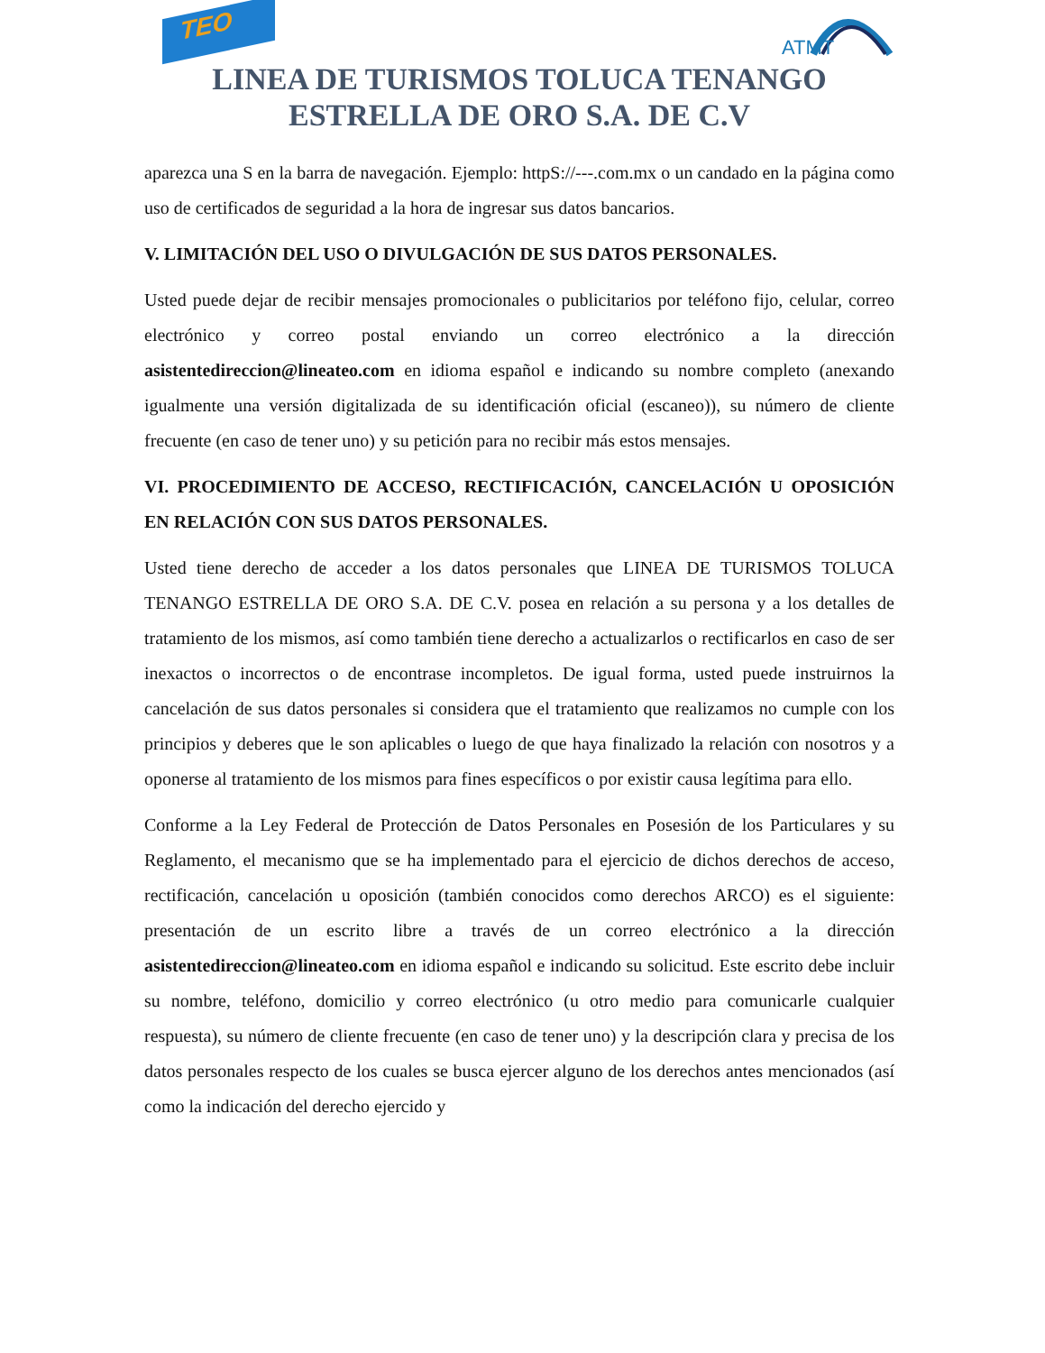TEO
ATMT
LINEA DE TURISMOS TOLUCA TENANGO
ESTRELLA DE ORO S.A. DE C.V
aparezca una S en la barra de navegación. Ejemplo: httpS://---.com.mx o un candado en la página como uso de certificados de seguridad a la hora de ingresar sus datos bancarios.
V. LIMITACIÓN DEL USO O DIVULGACIÓN DE SUS DATOS PERSONALES.
Usted puede dejar de recibir mensajes promocionales o publicitarios por teléfono fijo, celular, correo electrónico y correo postal enviando un correo electrónico a la dirección asistentedireccion@lineateo.com en idioma español e indicando su nombre completo (anexando igualmente una versión digitalizada de su identificación oficial (escaneo)), su número de cliente frecuente (en caso de tener uno) y su petición para no recibir más estos mensajes.
VI. PROCEDIMIENTO DE ACCESO, RECTIFICACIÓN, CANCELACIÓN U OPOSICIÓN EN RELACIÓN CON SUS DATOS PERSONALES.
Usted tiene derecho de acceder a los datos personales que LINEA DE TURISMOS TOLUCA TENANGO ESTRELLA DE ORO S.A. DE C.V. posea en relación a su persona y a los detalles de tratamiento de los mismos, así como también tiene derecho a actualizarlos o rectificarlos en caso de ser inexactos o incorrectos o de encontrase incompletos. De igual forma, usted puede instruirnos la cancelación de sus datos personales si considera que el tratamiento que realizamos no cumple con los principios y deberes que le son aplicables o luego de que haya finalizado la relación con nosotros y a oponerse al tratamiento de los mismos para fines específicos o por existir causa legítima para ello.
Conforme a la Ley Federal de Protección de Datos Personales en Posesión de los Particulares y su Reglamento, el mecanismo que se ha implementado para el ejercicio de dichos derechos de acceso, rectificación, cancelación u oposición (también conocidos como derechos ARCO) es el siguiente: presentación de un escrito libre a través de un correo electrónico a la dirección asistentedireccion@lineateo.com en idioma español e indicando su solicitud. Este escrito debe incluir su nombre, teléfono, domicilio y correo electrónico (u otro medio para comunicarle cualquier respuesta), su número de cliente frecuente (en caso de tener uno) y la descripción clara y precisa de los datos personales respecto de los cuales se busca ejercer alguno de los derechos antes mencionados (así como la indicación del derecho ejercido y